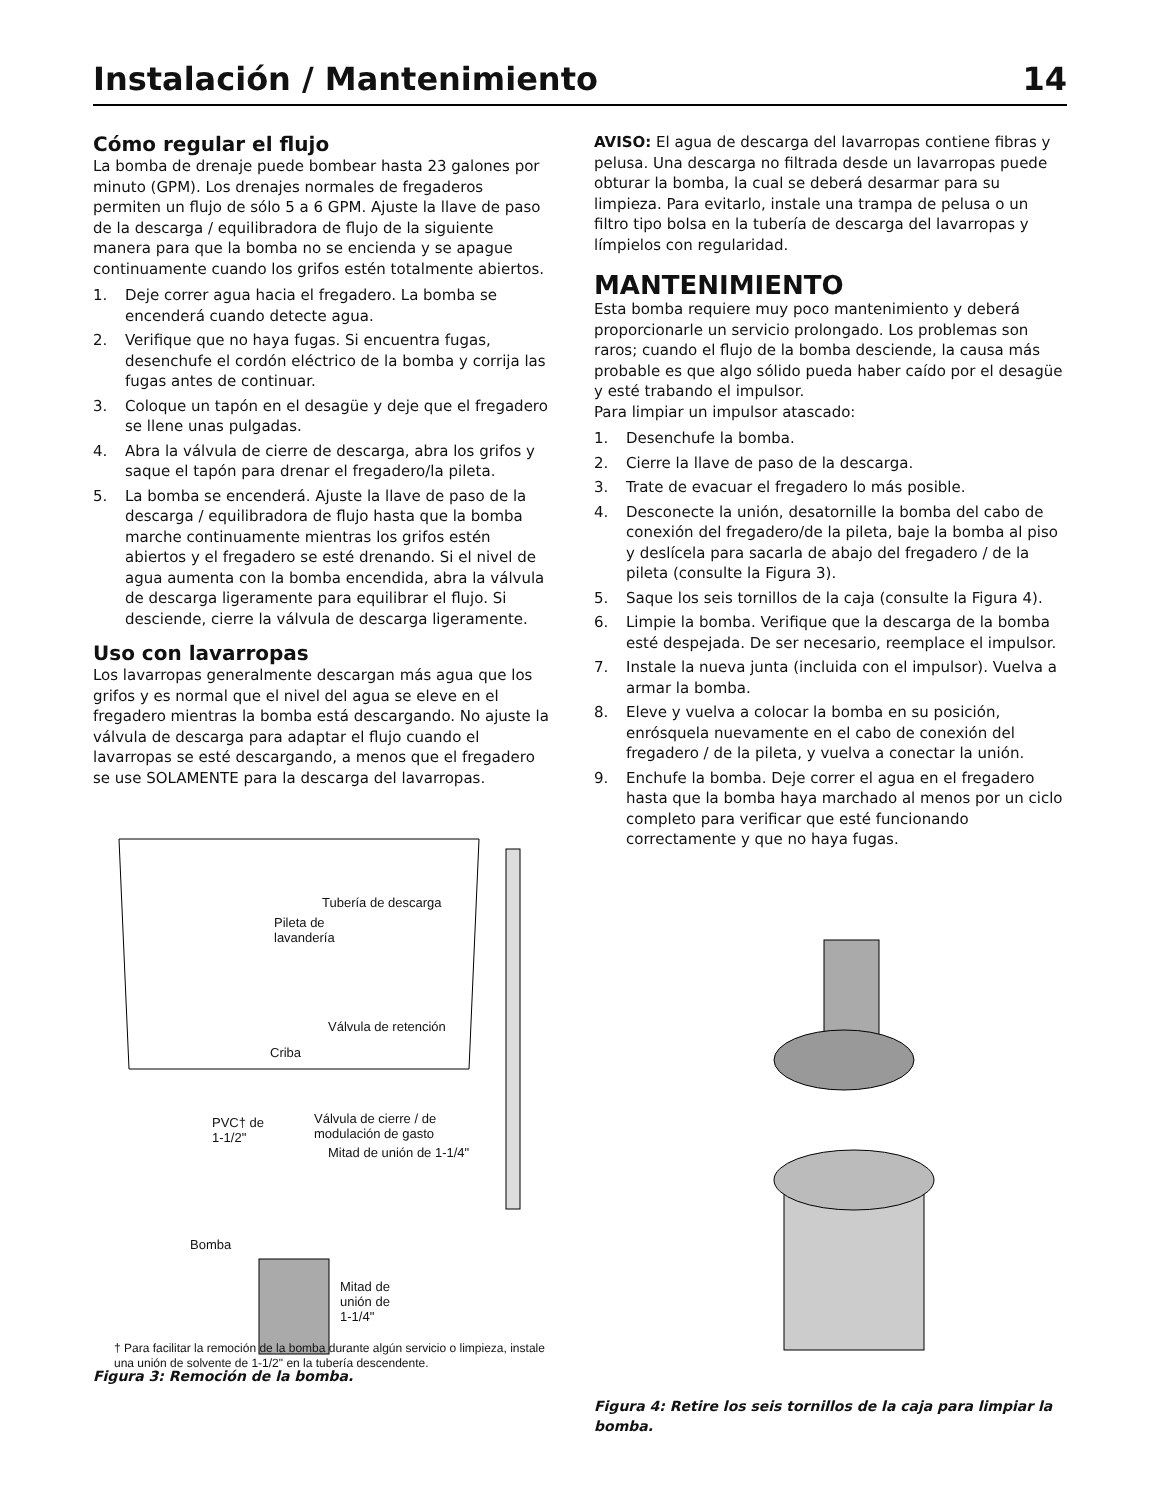Instalación / Mantenimiento 14
Cómo regular el flujo
La bomba de drenaje puede bombear hasta 23 galones por minuto (GPM). Los drenajes normales de fregaderos permiten un flujo de sólo 5 a 6 GPM. Ajuste la llave de paso de la descarga / equilibradora de flujo de la siguiente manera para que la bomba no se encienda y se apague continuamente cuando los grifos estén totalmente abiertos.
1. Deje correr agua hacia el fregadero. La bomba se encenderá cuando detecte agua.
2. Verifique que no haya fugas. Si encuentra fugas, desenchufe el cordón eléctrico de la bomba y corrija las fugas antes de continuar.
3. Coloque un tapón en el desagüe y deje que el fregadero se llene unas pulgadas.
4. Abra la válvula de cierre de descarga, abra los grifos y saque el tapón para drenar el fregadero/la pileta.
5. La bomba se encenderá. Ajuste la llave de paso de la descarga / equilibradora de flujo hasta que la bomba marche continuamente mientras los grifos estén abiertos y el fregadero se esté drenando. Si el nivel de agua aumenta con la bomba encendida, abra la válvula de descarga ligeramente para equilibrar el flujo. Si desciende, cierre la válvula de descarga ligeramente.
Uso con lavarropas
Los lavarropas generalmente descargan más agua que los grifos y es normal que el nivel del agua se eleve en el fregadero mientras la bomba está descargando. No ajuste la válvula de descarga para adaptar el flujo cuando el lavarropas se esté descargando, a menos que el fregadero se use SOLAMENTE para la descarga del lavarropas.
Tubería de descarga
Pileta de
lavandería
Válvula de retención
Criba
PVC† de
1-1/2"
Válvula de cierre / de
modulación de gasto
Mitad de unión de 1-1/4"
Bomba
Mitad de
unión de
1-1/4"
† Para facilitar la remoción de la bomba durante algún servicio o limpieza, instale una unión de solvente de 1-1/2" en la tubería descendente.
Figura 3: Remoción de la bomba.
AVISO: El agua de descarga del lavarropas contiene fibras y pelusa. Una descarga no filtrada desde un lavarropas puede obturar la bomba, la cual se deberá desarmar para su limpieza. Para evitarlo, instale una trampa de pelusa o un filtro tipo bolsa en la tubería de descarga del lavarropas y límpielos con regularidad.
MANTENIMIENTO
Esta bomba requiere muy poco mantenimiento y deberá proporcionarle un servicio prolongado. Los problemas son raros; cuando el flujo de la bomba desciende, la causa más probable es que algo sólido pueda haber caído por el desagüe y esté trabando el impulsor.
Para limpiar un impulsor atascado:
1. Desenchufe la bomba.
2. Cierre la llave de paso de la descarga.
3. Trate de evacuar el fregadero lo más posible.
4. Desconecte la unión, desatornille la bomba del cabo de conexión del fregadero/de la pileta, baje la bomba al piso y deslícela para sacarla de abajo del fregadero / de la pileta (consulte la Figura 3).
5. Saque los seis tornillos de la caja (consulte la Figura 4).
6. Limpie la bomba. Verifique que la descarga de la bomba esté despejada. De ser necesario, reemplace el impulsor.
7. Instale la nueva junta (incluida con el impulsor). Vuelva a armar la bomba.
8. Eleve y vuelva a colocar la bomba en su posición, enrósquela nuevamente en el cabo de conexión del fregadero / de la pileta, y vuelva a conectar la unión.
9. Enchufe la bomba. Deje correr el agua en el fregadero hasta que la bomba haya marchado al menos por un ciclo completo para verificar que esté funcionando correctamente y que no haya fugas.
Figura 4: Retire los seis tornillos de la caja para limpiar la bomba.